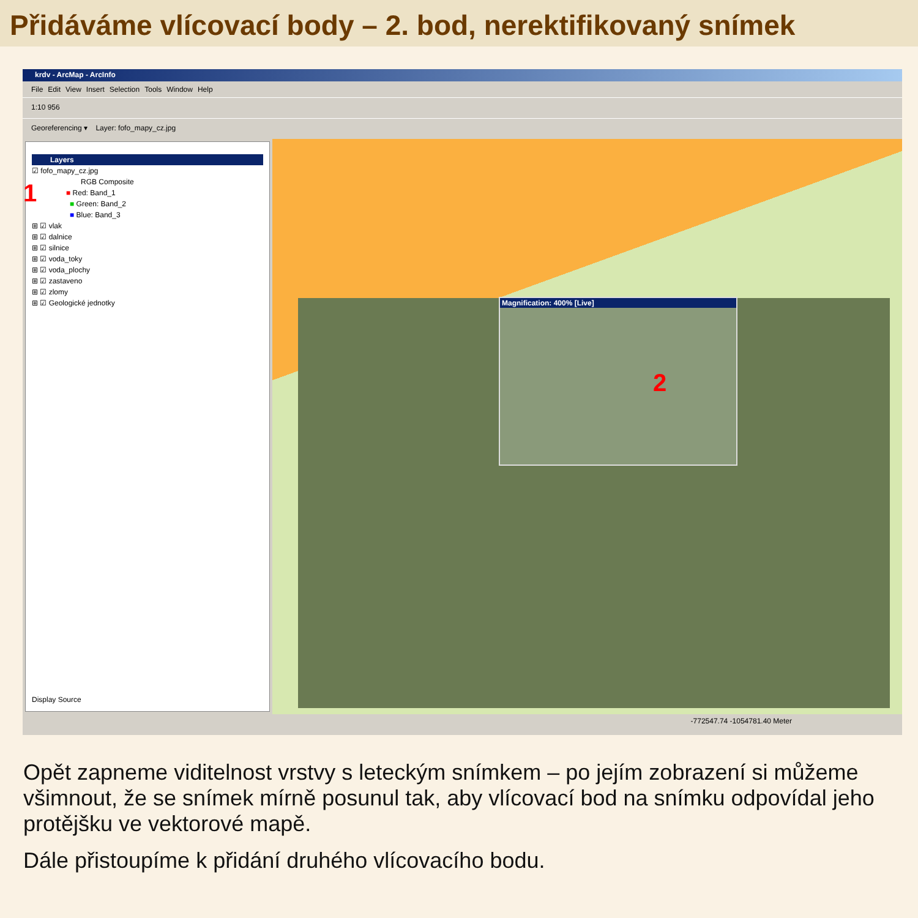Přidáváme vlícovací body – 2. bod, nerektifikovaný snímek
krdv - ArcMap - ArcInfo
File Edit View Insert Selection Tools Window Help
1:10 956
Georeferencing ▾ Layer: fofo_mapy_cz.jpg
Layers
☑ fofo_mapy_cz.jpg
RGB Composite
1 ■ Red: Band_1
■ Green: Band_2
■ Blue: Band_3
⊞ ☑ vlak
⊞ ☑ dalnice
⊞ ☑ silnice
⊞ ☑ voda_toky
⊞ ☑ voda_plochy
⊞ ☑ zastaveno
⊞ ☑ zlomy
⊞ ☑ Geologické jednotky
Display Source
Magnification: 400% [Live]
2
-772547.74 -1054781.40 Meter
Opět zapneme viditelnost vrstvy s leteckým snímkem – po jejím zobrazení si můžeme všimnout, že se snímek mírně posunul tak, aby vlícovací bod na snímku odpovídal jeho protějšku ve vektorové mapě.
Dále přistoupíme k přidání druhého vlícovacího bodu.